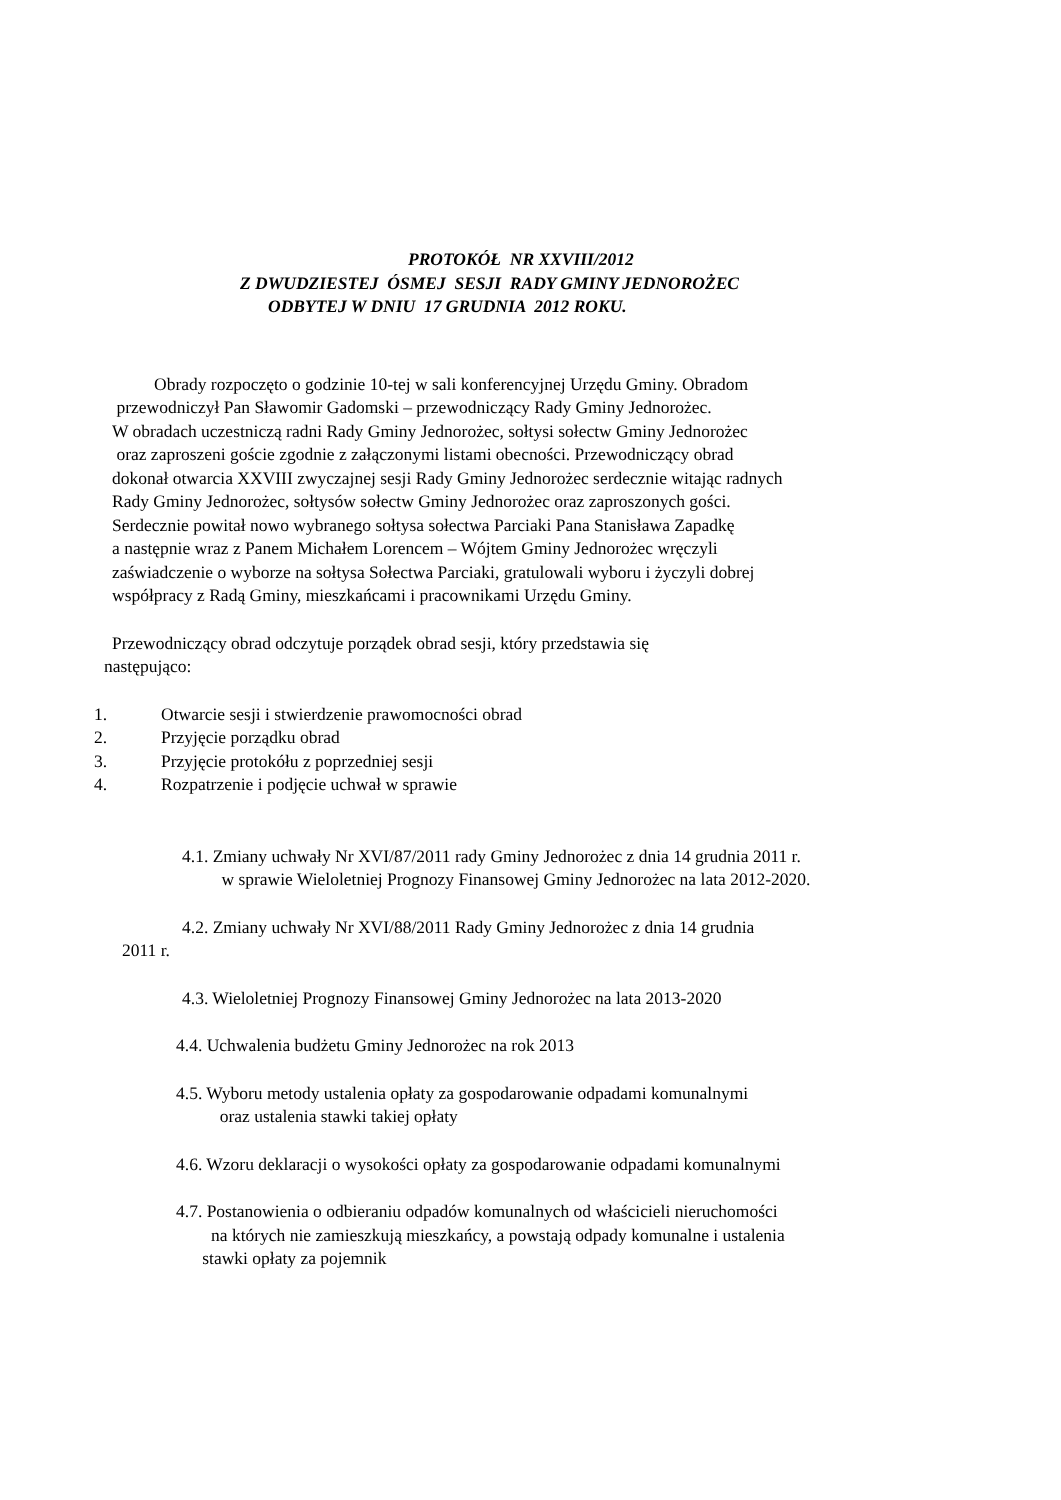PROTOKÓŁ NR XXVIII/2012
Z DWUDZIESTEJ ÓSMEJ SESJI RADY GMINY JEDNOROŻEC
ODBYTEJ W DNIU 17 GRUDNIA 2012 ROKU.
Obrady rozpoczęto o godzinie 10-tej w sali konferencyjnej Urzędu Gminy. Obradom
przewodniczył Pan Sławomir Gadomski – przewodniczący Rady Gminy Jednorożec.
W obradach uczestniczą radni Rady Gminy Jednorożec, sołtysi sołectw Gminy Jednorożec
oraz zaproszeni goście zgodnie z załączonymi listami obecności. Przewodniczący obrad
dokonał otwarcia XXVIII zwyczajnej sesji Rady Gminy Jednorożec serdecznie witając radnych
Rady Gminy Jednorożec, sołtysów sołectw Gminy Jednorożec oraz zaproszonych gości.
Serdecznie powitał nowo wybranego sołtysa sołectwa Parciaki Pana Stanisława Zapadkę
a następnie wraz z Panem Michałem Lorencem – Wójtem Gminy Jednorożec wręczyli
zaświadczenie o wyborze na sołtysa Sołectwa Parciaki, gratulowali wyboru i życzyli dobrej
współpracy z Radą Gminy, mieszkańcami i pracownikami Urzędu Gminy.
Przewodniczący obrad odczytuje porządek obrad sesji, który przedstawia się
następująco:
1. Otwarcie sesji i stwierdzenie prawomocności obrad
2. Przyjęcie porządku obrad
3. Przyjęcie protokółu z poprzedniej sesji
4. Rozpatrzenie i podjęcie uchwał w sprawie
4.1. Zmiany uchwały Nr XVI/87/2011 rady Gminy Jednorożec z dnia 14 grudnia 2011 r.
w sprawie Wieloletniej Prognozy Finansowej Gminy Jednorożec na lata 2012-2020.
4.2. Zmiany uchwały Nr XVI/88/2011 Rady Gminy Jednorożec z dnia 14 grudnia
2011 r.
4.3. Wieloletniej Prognozy Finansowej Gminy Jednorożec na lata 2013-2020
4.4. Uchwalenia budżetu Gminy Jednorożec na rok 2013
4.5. Wyboru metody ustalenia opłaty za gospodarowanie odpadami komunalnymi
oraz ustalenia stawki takiej opłaty
4.6. Wzoru deklaracji o wysokości opłaty za gospodarowanie odpadami komunalnymi
4.7. Postanowienia o odbieraniu odpadów komunalnych od właścicieli nieruchomości
na których nie zamieszkują mieszkańcy, a powstają odpady komunalne i ustalenia
stawki opłaty za pojemnik